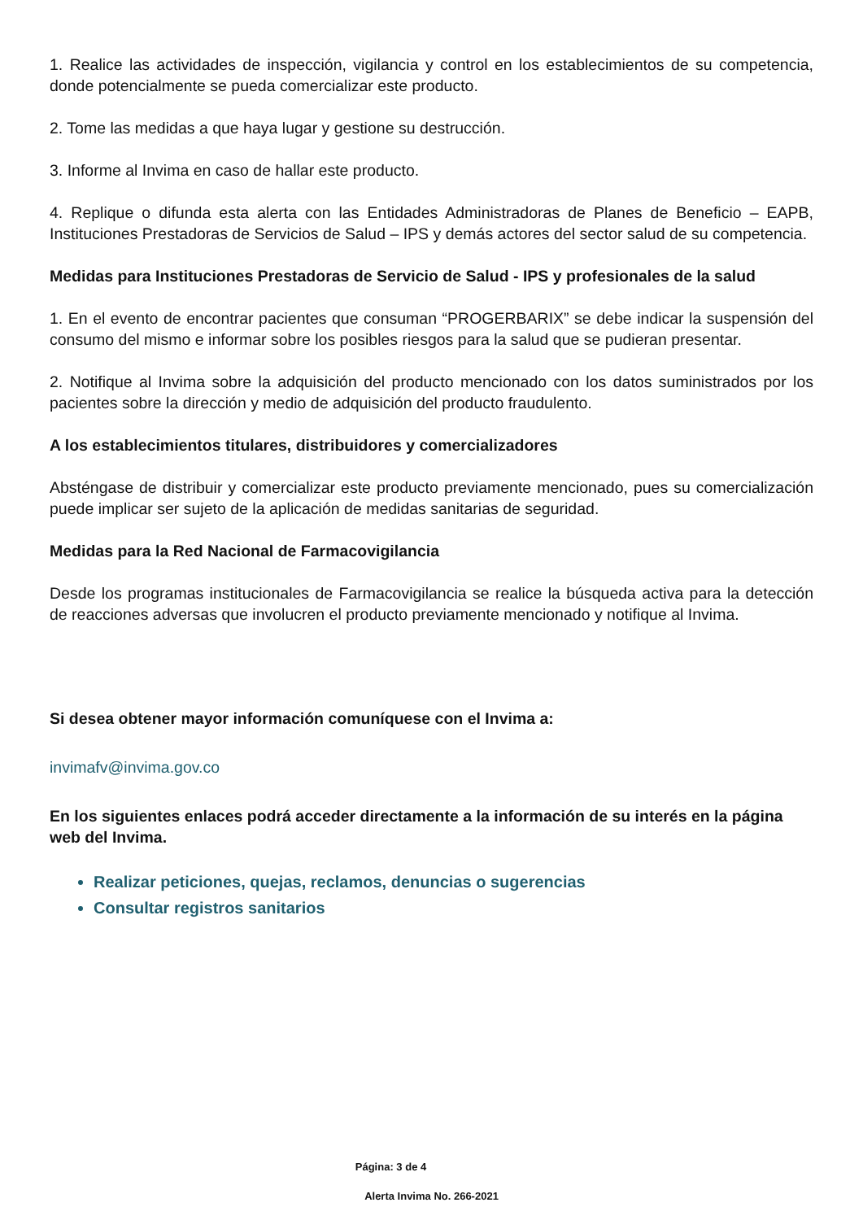1. Realice las actividades de inspección, vigilancia y control en los establecimientos de su competencia, donde potencialmente se pueda comercializar este producto.
2. Tome las medidas a que haya lugar y gestione su destrucción.
3. Informe al Invima en caso de hallar este producto.
4. Replique o difunda esta alerta con las Entidades Administradoras de Planes de Beneficio – EAPB, Instituciones Prestadoras de Servicios de Salud – IPS y demás actores del sector salud de su competencia.
Medidas para Instituciones Prestadoras de Servicio de Salud - IPS y profesionales de la salud
1. En el evento de encontrar pacientes que consuman “PROGERBARIX” se debe indicar la suspensión del consumo del mismo e informar sobre los posibles riesgos para la salud que se pudieran presentar.
2. Notifique al Invima sobre la adquisición del producto mencionado con los datos suministrados por los pacientes sobre la dirección y medio de adquisición del producto fraudulento.
A los establecimientos titulares, distribuidores y comercializadores
Absténgase de distribuir y comercializar este producto previamente mencionado, pues su comercialización puede implicar ser sujeto de la aplicación de medidas sanitarias de seguridad.
Medidas para la Red Nacional de Farmacovigilancia
Desde los programas institucionales de Farmacovigilancia se realice la búsqueda activa para la detección de reacciones adversas que involucren el producto previamente mencionado y notifique al Invima.
Si desea obtener mayor información comuníquese con el Invima a:
invimafv@invima.gov.co
En los siguientes enlaces podrá acceder directamente a la información de su interés en la página web del Invima.
Realizar peticiones, quejas, reclamos, denuncias o sugerencias
Consultar registros sanitarios
Página: 3 de 4
Alerta Invima No. 266-2021